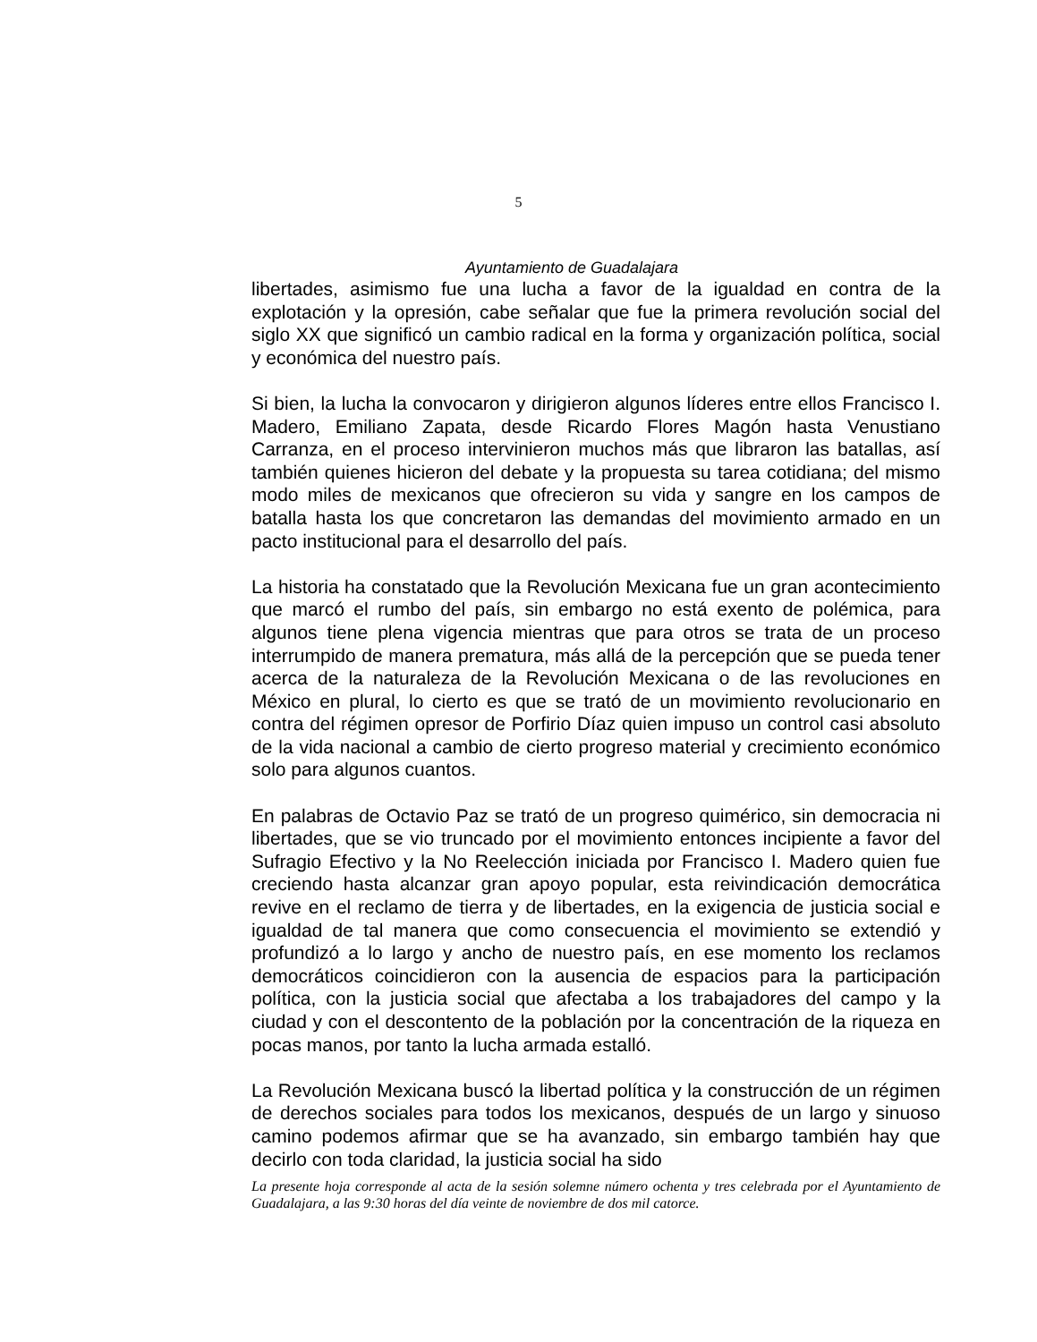5
Ayuntamiento de Guadalajara
libertades, asimismo fue una lucha a favor de la igualdad en contra de la explotación y la opresión, cabe señalar que fue la primera revolución social del siglo XX que significó un cambio radical en la forma y organización política, social y económica del nuestro país.
Si bien, la lucha la convocaron y dirigieron algunos líderes entre ellos Francisco I. Madero, Emiliano Zapata, desde Ricardo Flores Magón hasta Venustiano Carranza, en el proceso intervinieron muchos más que libraron las batallas, así también quienes hicieron del debate y la propuesta su tarea cotidiana; del mismo modo miles de mexicanos que ofrecieron su vida y sangre en los campos de batalla hasta los que concretaron las demandas del movimiento armado en un pacto institucional para el desarrollo del país.
La historia ha constatado que la Revolución Mexicana fue un gran acontecimiento que marcó el rumbo del país, sin embargo no está exento de polémica, para algunos tiene plena vigencia mientras que para otros se trata de un proceso interrumpido de manera prematura, más allá de la percepción que se pueda tener acerca de la naturaleza de la Revolución Mexicana o de las revoluciones en México en plural, lo cierto es que se trató de un movimiento revolucionario en contra del régimen opresor de Porfirio Díaz quien impuso un control casi absoluto de la vida nacional a cambio de cierto progreso material y crecimiento económico solo para algunos cuantos.
En palabras de Octavio Paz se trató de un progreso quimérico, sin democracia ni libertades, que se vio truncado por el movimiento entonces incipiente a favor del Sufragio Efectivo y la No Reelección iniciada por Francisco I. Madero quien fue creciendo hasta alcanzar gran apoyo popular, esta reivindicación democrática revive en el reclamo de tierra y de libertades, en la exigencia de justicia social e igualdad de tal manera que como consecuencia el movimiento se extendió y profundizó a lo largo y ancho de nuestro país, en ese momento los reclamos democráticos coincidieron con la ausencia de espacios para la participación política, con la justicia social que afectaba a los trabajadores del campo y la ciudad y con el descontento de la población por la concentración de la riqueza en pocas manos, por tanto la lucha armada estalló.
La Revolución Mexicana buscó la libertad política y la construcción de un régimen de derechos sociales para todos los mexicanos, después de un largo y sinuoso camino podemos afirmar que se ha avanzado, sin embargo también hay que decirlo con toda claridad, la justicia social ha sido
La presente hoja corresponde al acta de la sesión solemne número ochenta y tres celebrada por el Ayuntamiento de Guadalajara, a las 9:30 horas del día veinte de noviembre de dos mil catorce.